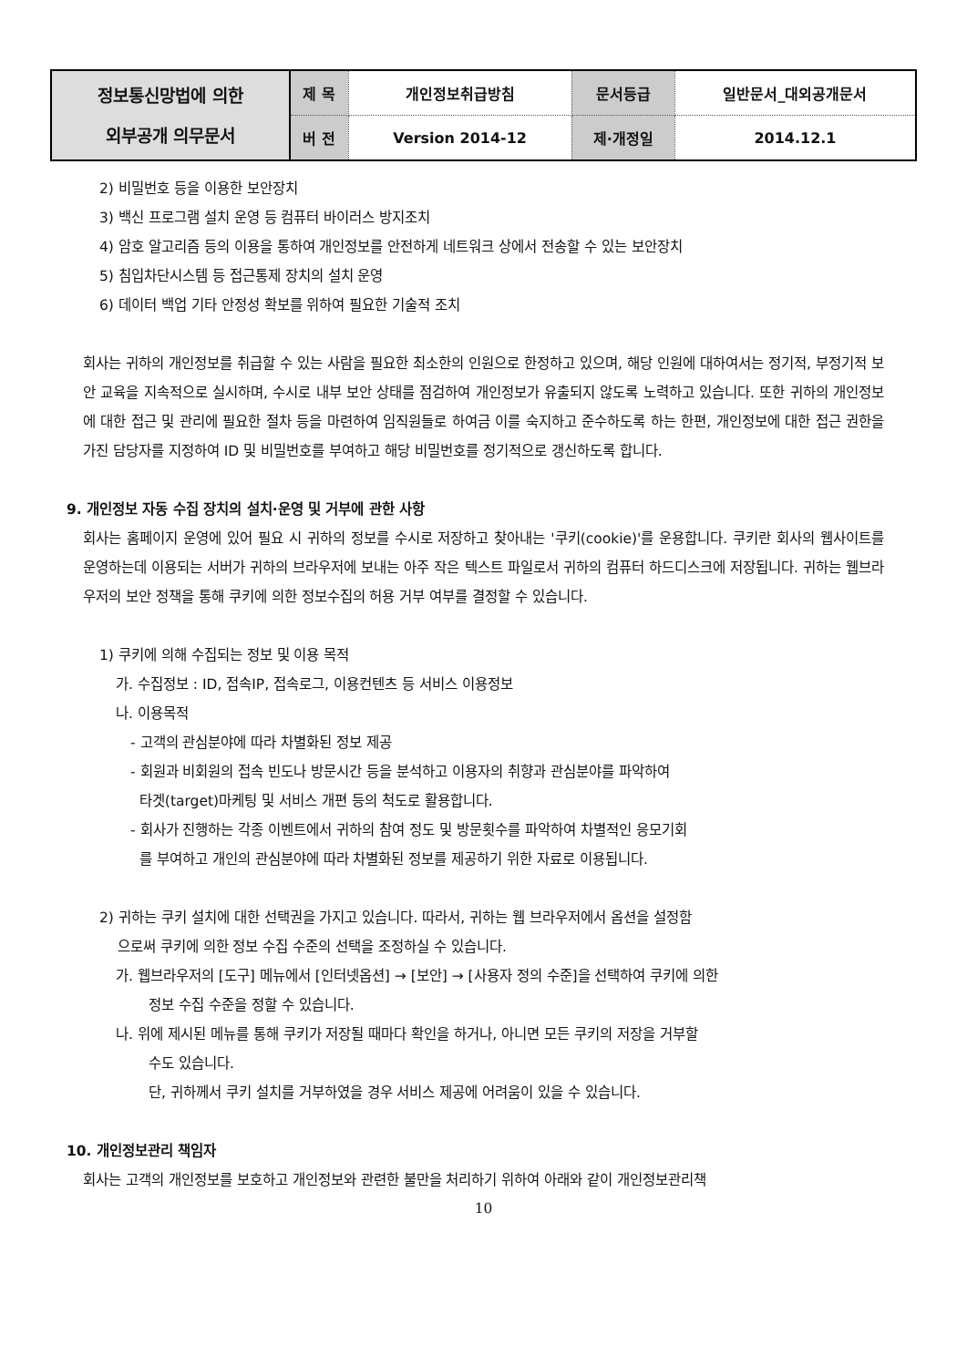| 정보통신망법에 의한 외부공개 의무문서 | 제 목 | 개인정보취급방침 | 문서등급 | 일반문서_대외공개문서 |
| | 버 전 | Version 2014-12 | 제·개정일 | 2014.12.1 |
2) 비밀번호 등을 이용한 보안장치
3) 백신 프로그램 설치 운영 등 컴퓨터 바이러스 방지조치
4) 암호 알고리즘 등의 이용을 통하여 개인정보를 안전하게 네트워크 상에서 전송할 수 있는 보안장치
5) 침입차단시스템 등 접근통제 장치의 설치 운영
6) 데이터 백업 기타 안정성 확보를 위하여 필요한 기술적 조치
회사는 귀하의 개인정보를 취급할 수 있는 사람을 필요한 최소한의 인원으로 한정하고 있으며, 해당 인원에 대하여서는 정기적, 부정기적 보안 교육을 지속적으로 실시하며, 수시로 내부 보안 상태를 점검하여 개인정보가 유출되지 않도록 노력하고 있습니다. 또한 귀하의 개인정보에 대한 접근 및 관리에 필요한 절차 등을 마련하여 임직원들로 하여금 이를 숙지하고 준수하도록 하는 한편, 개인정보에 대한 접근 권한을 가진 담당자를 지정하여 ID 및 비밀번호를 부여하고 해당 비밀번호를 정기적으로 갱신하도록 합니다.
9. 개인정보 자동 수집 장치의 설치·운영 및 거부에 관한 사항
회사는 홈페이지 운영에 있어 필요 시 귀하의 정보를 수시로 저장하고 찾아내는 '쿠키(cookie)'를 운용합니다. 쿠키란 회사의 웹사이트를 운영하는데 이용되는 서버가 귀하의 브라우저에 보내는 아주 작은 텍스트 파일로서 귀하의 컴퓨터 하드디스크에 저장됩니다. 귀하는 웹브라우저의 보안 정책을 통해 쿠키에 의한 정보수집의 허용 거부 여부를 결정할 수 있습니다.
1) 쿠키에 의해 수집되는 정보 및 이용 목적
가. 수집정보 : ID, 접속IP, 접속로그, 이용컨텐츠 등 서비스 이용정보
나. 이용목적
- 고객의 관심분야에 따라 차별화된 정보 제공
- 회원과 비회원의 접속 빈도나 방문시간 등을 분석하고 이용자의 취향과 관심분야를 파악하여
타겟(target)마케팅 및 서비스 개편 등의 척도로 활용합니다.
- 회사가 진행하는 각종 이벤트에서 귀하의 참여 정도 및 방문횟수를 파악하여 차별적인 응모기회
를 부여하고 개인의 관심분야에 따라 차별화된 정보를 제공하기 위한 자료로 이용됩니다.
2) 귀하는 쿠키 설치에 대한 선택권을 가지고 있습니다. 따라서, 귀하는 웹 브라우저에서 옵션을 설정함
으로써 쿠키에 의한 정보 수집 수준의 선택을 조정하실 수 있습니다.
가. 웹브라우저의 [도구] 메뉴에서 [인터넷옵션] → [보안] → [사용자 정의 수준]을 선택하여 쿠키에 의한
정보 수집 수준을 정할 수 있습니다.
나. 위에 제시된 메뉴를 통해 쿠키가 저장될 때마다 확인을 하거나, 아니면 모든 쿠키의 저장을 거부할
수도 있습니다.
단, 귀하께서 쿠키 설치를 거부하였을 경우 서비스 제공에 어려움이 있을 수 있습니다.
10. 개인정보관리 책임자
회사는 고객의 개인정보를 보호하고 개인정보와 관련한 불만을 처리하기 위하여 아래와 같이 개인정보관리책
10